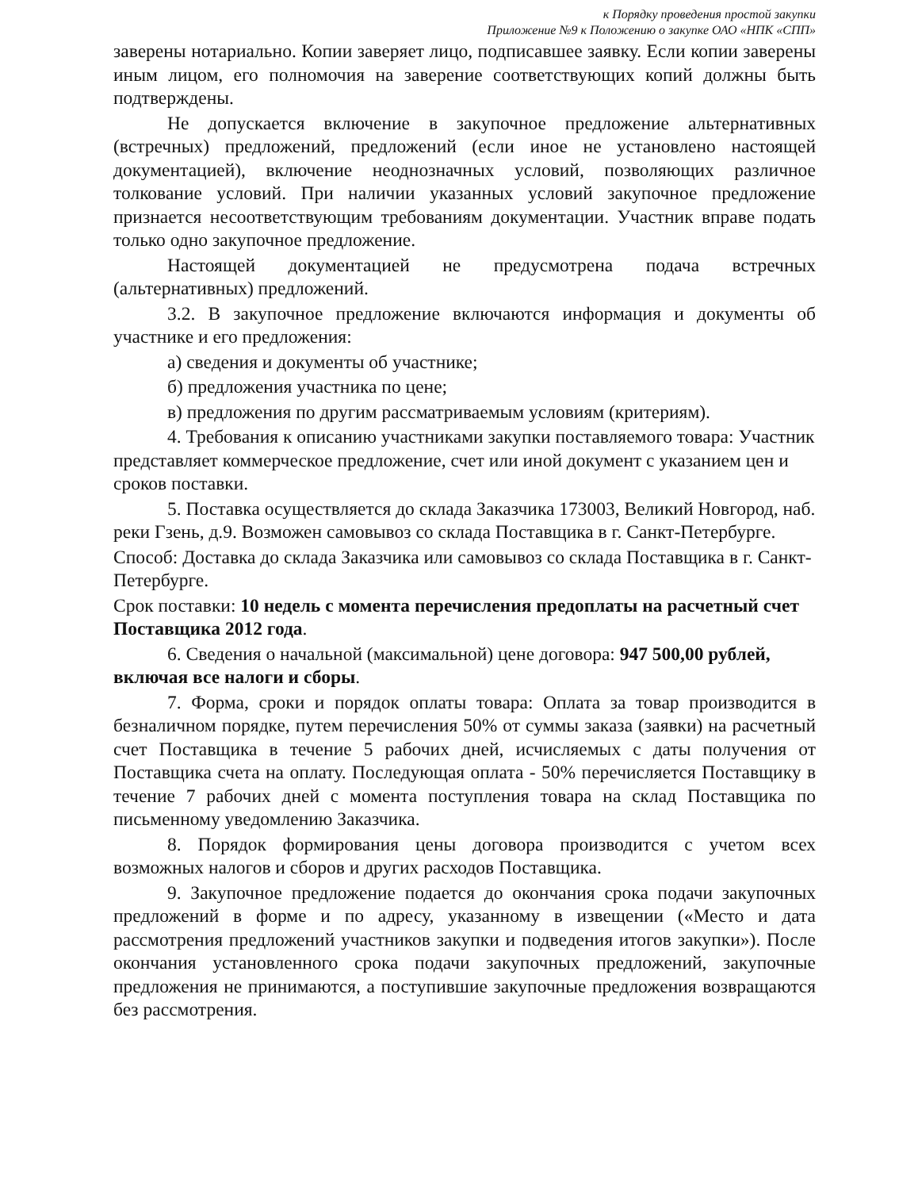к Порядку проведения простой закупки
Приложение №9 к Положению о закупке ОАО «НПК «СПП»
заверены нотариально. Копии заверяет лицо, подписавшее заявку. Если копии заверены иным лицом, его полномочия на заверение соответствующих копий должны быть подтверждены.
Не допускается включение в закупочное предложение альтернативных (встречных) предложений, предложений (если иное не установлено настоящей документацией), включение неоднозначных условий, позволяющих различное толкование условий. При наличии указанных условий закупочное предложение признается несоответствующим требованиям документации. Участник вправе подать только одно закупочное предложение.
Настоящей документацией не предусмотрена подача встречных (альтернативных) предложений.
3.2. В закупочное предложение включаются информация и документы об участнике и его предложения:
а) сведения и документы об участнике;
б) предложения участника по цене;
в) предложения по другим рассматриваемым условиям (критериям).
4. Требования к описанию участниками закупки поставляемого товара: Участник представляет коммерческое предложение, счет или иной документ с указанием цен и сроков поставки.
5. Поставка осуществляется до склада Заказчика 173003, Великий Новгород, наб. реки Гзень, д.9. Возможен самовывоз со склада Поставщика в г. Санкт-Петербурге.
Способ: Доставка до склада Заказчика или самовывоз со склада Поставщика в г. Санкт-Петербурге.
Срок поставки: 10 недель с момента перечисления предоплаты на расчетный счет Поставщика 2012 года.
6. Сведения о начальной (максимальной) цене договора: 947 500,00 рублей, включая все налоги и сборы.
7. Форма, сроки и порядок оплаты товара: Оплата за товар производится в безналичном порядке, путем перечисления 50% от суммы заказа (заявки) на расчетный счет Поставщика в течение 5 рабочих дней, исчисляемых с даты получения от Поставщика счета на оплату. Последующая оплата - 50% перечисляется Поставщику в течение 7 рабочих дней с момента поступления товара на склад Поставщика по письменному уведомлению Заказчика.
8. Порядок формирования цены договора производится с учетом всех возможных налогов и сборов и других расходов Поставщика.
9. Закупочное предложение подается до окончания срока подачи закупочных предложений в форме и по адресу, указанному в извещении («Место и дата рассмотрения предложений участников закупки и подведения итогов закупки»). После окончания установленного срока подачи закупочных предложений, закупочные предложения не принимаются, а поступившие закупочные предложения возвращаются без рассмотрения.